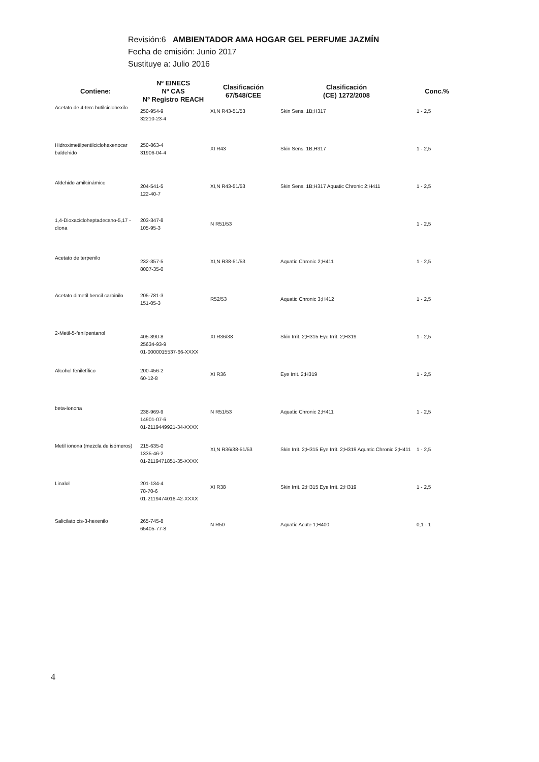Revisión:6 AMBIENTADOR AMA HOGAR GEL PERFUME JAZMÍN
Fecha de emisión: Junio 2017
Sustituye a: Julio 2016
| Contiene: | Nº EINECS Nº CAS Nº Registro REACH | Clasificación 67/548/CEE | Clasificación (CE) 1272/2008 | Conc.% |
| --- | --- | --- | --- | --- |
| Acetato de 4-terc.butilciclohexilo | 250-954-9 32210-23-4 | XI,N R43-51/53 | Skin Sens. 1B;H317 | 1 - 2,5 |
| Hidroximetilpentilciclohexenocar baldehido | 250-863-4 31906-04-4 | XI R43 | Skin Sens. 1B;H317 | 1 - 2,5 |
| Aldehido amilcinámico | 204-541-5 122-40-7 | XI,N R43-51/53 | Skin Sens. 1B;H317 Aquatic Chronic 2;H411 | 1 - 2,5 |
| 1,4-Dioxacicloheptadecano-5,17 -diona | 203-347-8 105-95-3 | N R51/53 | | 1 - 2,5 |
| Acetato de terpenilo | 232-357-5 8007-35-0 | XI,N R38-51/53 | Aquatic Chronic 2;H411 | 1 - 2,5 |
| Acetato dimetil bencil carbinilo | 205-781-3 151-05-3 | R52/53 | Aquatic Chronic 3;H412 | 1 - 2,5 |
| 2-Metil-5-fenilpentanol | 405-890-8 25634-93-9 01-0000015537-66-XXXX | XI R36/38 | Skin Irrit. 2;H315 Eye Irrit. 2;H319 | 1 - 2,5 |
| Alcohol feniletílico | 200-456-2 60-12-8 | XI R36 | Eye Irrit. 2;H319 | 1 - 2,5 |
| beta-Ionona | 238-969-9 14901-07-6 01-2119449921-34-XXXX | N R51/53 | Aquatic Chronic 2;H411 | 1 - 2,5 |
| Metil ionona (mezcla de isómeros) | 215-635-0 1335-46-2 01-2119471851-35-XXXX | XI,N R36/38-51/53 | Skin Irrit. 2;H315 Eye Irrit. 2;H319 Aquatic Chronic 2;H411 | 1 - 2,5 |
| Linalol | 201-134-4 78-70-6 01-2119474016-42-XXXX | XI R38 | Skin Irrit. 2;H315 Eye Irrit. 2;H319 | 1 - 2,5 |
| Salicilato cis-3-hexenilo | 265-745-8 65405-77-8 | N R50 | Aquatic Acute 1;H400 | 0,1 - 1 |
4